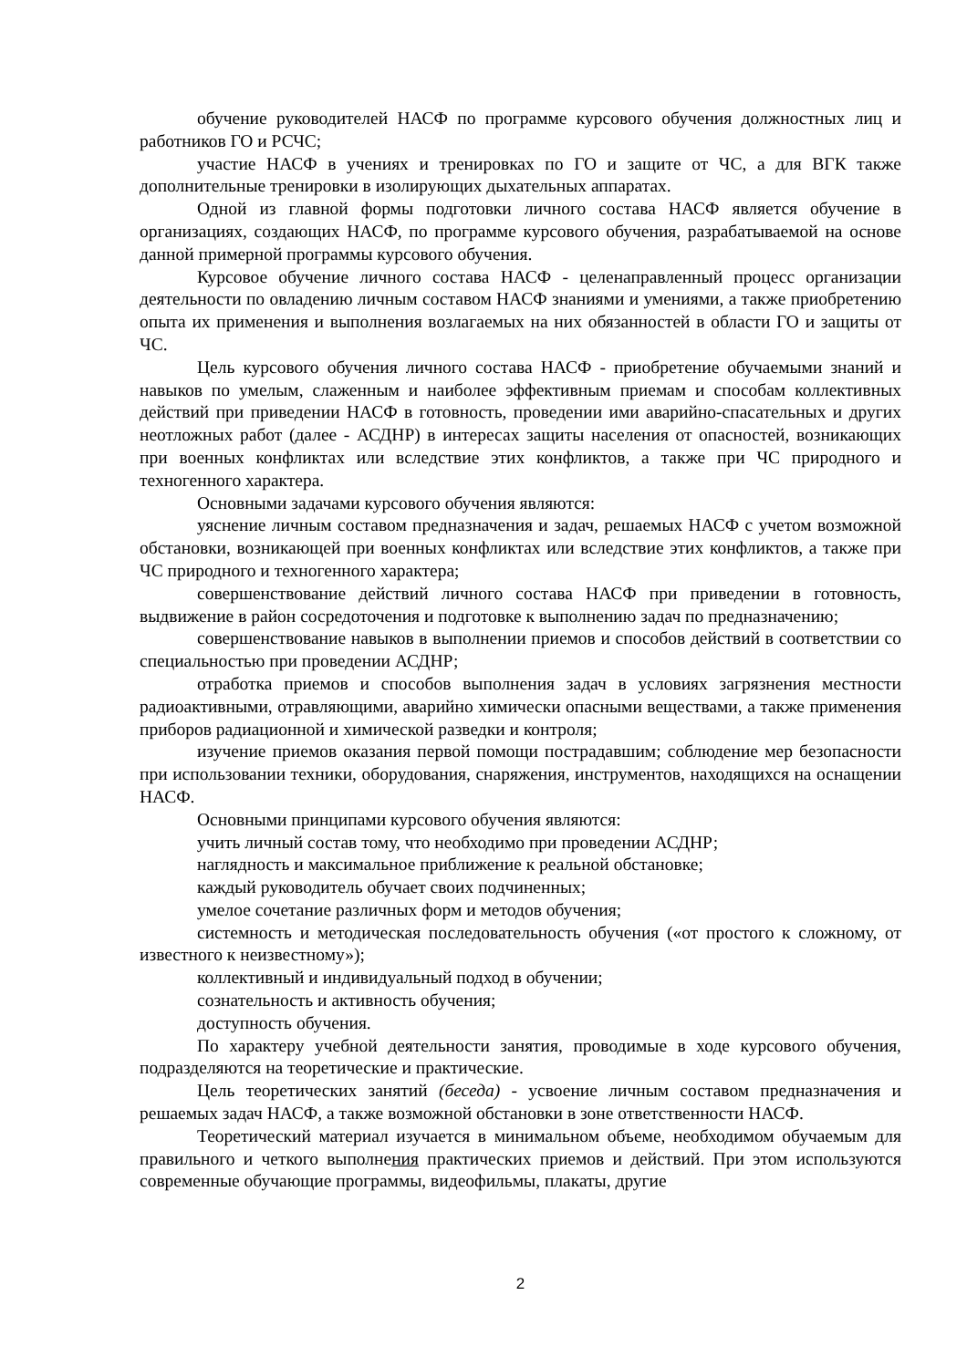обучение руководителей НАСФ по программе курсового обучения должностных лиц и работников ГО и РСЧС;
участие НАСФ в учениях и тренировках по ГО и защите от ЧС, а для ВГК также дополнительные тренировки в изолирующих дыхательных аппаратах.
Одной из главной формы подготовки личного состава НАСФ является обучение в организациях, создающих НАСФ, по программе курсового обучения, разрабатываемой на основе данной примерной программы курсового обучения.
Курсовое обучение личного состава НАСФ - целенаправленный процесс организации деятельности по овладению личным составом НАСФ знаниями и умениями, а также приобретению опыта их применения и выполнения возлагаемых на них обязанностей в области ГО и защиты от ЧС.
Цель курсового обучения личного состава НАСФ - приобретение обучаемыми знаний и навыков по умелым, слаженным и наиболее эффективным приемам и способам коллективных действий при приведении НАСФ в готовность, проведении ими аварийно-спасательных и других неотложных работ (далее - АСДНР) в интересах защиты населения от опасностей, возникающих при военных конфликтах или вследствие этих конфликтов, а также при ЧС природного и техногенного характера.
Основными задачами курсового обучения являются:
уяснение личным составом предназначения и задач, решаемых НАСФ с учетом возможной обстановки, возникающей при военных конфликтах или вследствие этих конфликтов, а также при ЧС природного и техногенного характера;
совершенствование действий личного состава НАСФ при приведении в готовность, выдвижение в район сосредоточения и подготовке к выполнению задач по предназначению;
совершенствование навыков в выполнении приемов и способов действий в соответствии со специальностью при проведении АСДНР;
отработка приемов и способов выполнения задач в условиях загрязнения местности радиоактивными, отравляющими, аварийно химически опасными веществами, а также применения приборов радиационной и химической разведки и контроля;
изучение приемов оказания первой помощи пострадавшим; соблюдение мер безопасности при использовании техники, оборудования, снаряжения, инструментов, находящихся на оснащении НАСФ.
Основными принципами курсового обучения являются:
учить личный состав тому, что необходимо при проведении АСДНР;
наглядность и максимальное приближение к реальной обстановке;
каждый руководитель обучает своих подчиненных;
умелое сочетание различных форм и методов обучения;
системность и методическая последовательность обучения («от простого к сложному, от известного к неизвестному»);
коллективный и индивидуальный подход в обучении;
сознательность и активность обучения;
доступность обучения.
По характеру учебной деятельности занятия, проводимые в ходе курсового обучения, подразделяются на теоретические и практические.
Цель теоретических занятий (беседа) - усвоение личным составом предназначения и решаемых задач НАСФ, а также возможной обстановки в зоне ответственности НАСФ.
Теоретический материал изучается в минимальном объеме, необходимом обучаемым для правильного и четкого выполнения практических приемов и действий. При этом используются современные обучающие программы, видеофильмы, плакаты, другие
2